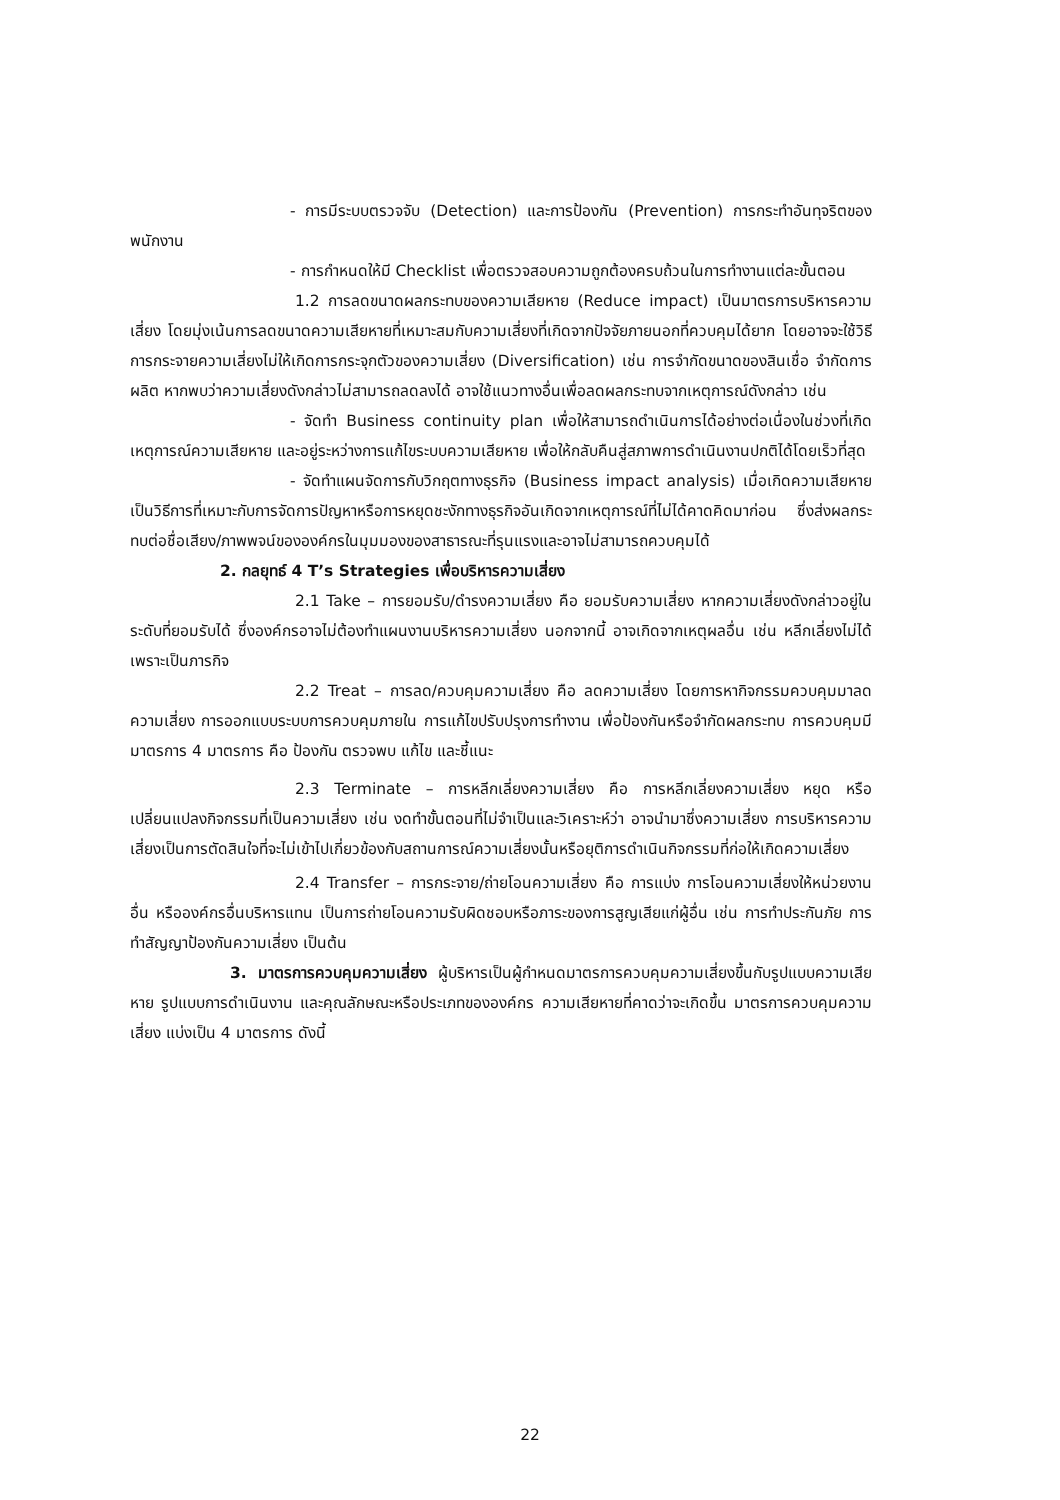- การมีระบบตรวจจับ (Detection) และการป้องกัน (Prevention) การกระทำอันทุจริตของพนักงาน
- การกำหนดให้มี Checklist เพื่อตรวจสอบความถูกต้องครบถ้วนในการทำงานแต่ละขั้นตอน
1.2 การลดขนาดผลกระทบของความเสียหาย (Reduce impact) เป็นมาตรการบริหารความเสี่ยง โดยมุ่งเน้นการลดขนาดความเสียหายที่เหมาะสมกับความเสี่ยงที่เกิดจากปัจจัยภายนอกที่ควบคุมได้ยาก โดยอาจจะใช้วิธีการกระจายความเสี่ยงไม่ให้เกิดการกระจุกตัวของความเสี่ยง (Diversification) เช่น การจำกัดขนาดของสินเชื่อ จำกัดการผลิต หากพบว่าความเสี่ยงดังกล่าวไม่สามารถลดลงได้ อาจใช้แนวทางอื่นเพื่อลดผลกระทบจากเหตุการณ์ดังกล่าว เช่น
- จัดทำ Business continuity plan เพื่อให้สามารถดำเนินการได้อย่างต่อเนื่องในช่วงที่เกิดเหตุการณ์ความเสียหาย และอยู่ระหว่างการแก้ไขระบบความเสียหาย เพื่อให้กลับคืนสู่สภาพการดำเนินงานปกติได้โดยเร็วที่สุด
- จัดทำแผนจัดการกับวิกฤตทางธุรกิจ (Business impact analysis) เมื่อเกิดความเสียหาย เป็นวิธีการที่เหมาะกับการจัดการปัญหาหรือการหยุดชะงักทางธุรกิจอันเกิดจากเหตุการณ์ที่ไม่ได้คาดคิดมาก่อน ซึ่งส่งผลกระทบต่อชื่อเสียง/ภาพพจน์ขององค์กรในมุมมองของสาธารณะที่รุนแรงและอาจไม่สามารถควบคุมได้
2. กลยุทธ์ 4 T’s Strategies เพื่อบริหารความเสี่ยง
2.1 Take – การยอมรับ/ดำรงความเสี่ยง คือ ยอมรับความเสี่ยง หากความเสี่ยงดังกล่าวอยู่ในระดับที่ยอมรับได้ ซึ่งองค์กรอาจไม่ต้องทำแผนงานบริหารความเสี่ยง นอกจากนี้ อาจเกิดจากเหตุผลอื่น เช่น หลีกเลี่ยงไม่ได้ เพราะเป็นภารกิจ
2.2 Treat – การลด/ควบคุมความเสี่ยง คือ ลดความเสี่ยง โดยการหากิจกรรมควบคุมมาลดความเสี่ยง การออกแบบระบบการควบคุมภายใน การแก้ไขปรับปรุงการทำงาน เพื่อป้องกันหรือจำกัดผลกระทบ การควบคุมมีมาตรการ 4 มาตรการ คือ ป้องกัน ตรวจพบ แก้ไข และชี้แนะ
2.3 Terminate – การหลีกเลี่ยงความเสี่ยง คือ การหลีกเลี่ยงความเสี่ยง หยุด หรือเปลี่ยนแปลงกิจกรรมที่เป็นความเสี่ยง เช่น งดทำขั้นตอนที่ไม่จำเป็นและวิเคราะห์ว่า อาจนำมาซึ่งความเสี่ยง การบริหารความเสี่ยงเป็นการตัดสินใจที่จะไม่เข้าไปเกี่ยวข้องกับสถานการณ์ความเสี่ยงนั้นหรือยุติการดำเนินกิจกรรมที่ก่อให้เกิดความเสี่ยง
2.4 Transfer – การกระจาย/ถ่ายโอนความเสี่ยง คือ การแบ่ง การโอนความเสี่ยงให้หน่วยงานอื่น หรือองค์กรอื่นบริหารแทน เป็นการถ่ายโอนความรับผิดชอบหรือภาระของการสูญเสียแก่ผู้อื่น เช่น การทำประกันภัย การทำสัญญาป้องกันความเสี่ยง เป็นต้น
3. มาตรการควบคุมความเสี่ยง ผู้บริหารเป็นผู้กำหนดมาตรการควบคุมความเสี่ยงขึ้นกับรูปแบบความเสียหาย รูปแบบการดำเนินงาน และคุณลักษณะหรือประเภทขององค์กร ความเสียหายที่คาดว่าจะเกิดขึ้น มาตรการควบคุมความเสี่ยง แบ่งเป็น 4 มาตรการ ดังนี้
22